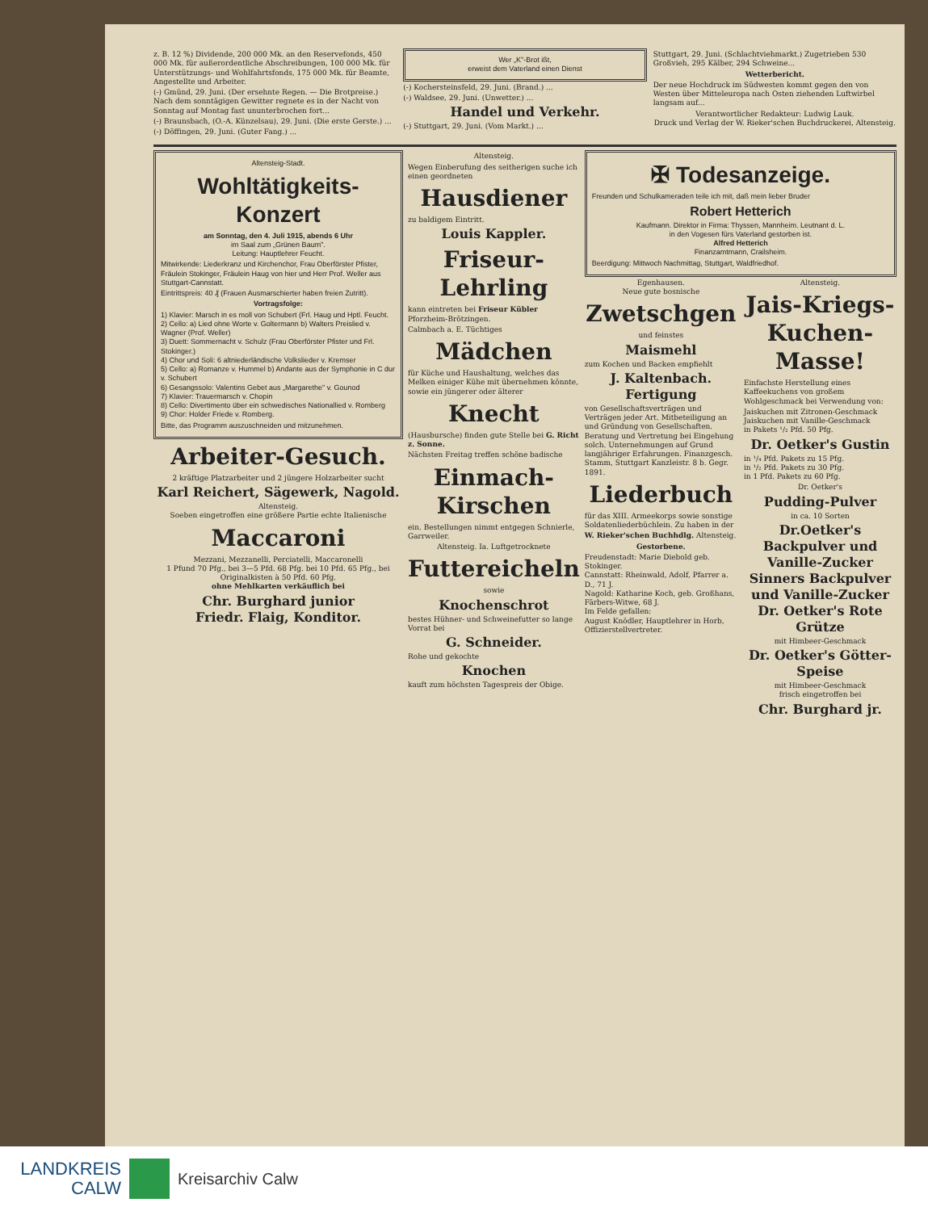z. B. 12 %) Dividende, 200 000 Mk. an den Reservefonds, 450 000 Mk. für außerordentliche Abschreibungen, 100 000 Mk. für Unterstützungs- und Wohlfahrtsfonds, 175 000 Mk. für Beamte, Angestellte und Arbeiter.
(-) Gmünd, 29. Juni. (Der ersehnte Regen. — Die Brotpreise.) Nach dem sonntägigen Gewitter regnete es in der Nacht von Sonntag auf Montag fast ununterbrochen fort...
(-) Braunsbach, (O.-A. Künzelsau), 29. Juni. (Die erste Gerste.) ...
(-) Döffingen, 29. Juni. (Guter Fang.) ...
Wer „K"-Brot ißt,
erweist dem Vaterland einen Dienst
(-) Kochersteinsfeld, 29. Juni. (Brand.) ...
(-) Waldsee, 29. Juni. (Unwetter.) ...
Handel und Verkehr.
(-) Stuttgart, 29. Juni. (Vom Markt.) ...
Stuttgart, 29. Juni. (Schlachtviehmarkt.) Zugetrieben 530 Großvieh, 295 Kälber, 294 Schweine...
Wetterbericht.
Der neue Hochdruck im Südwesten kommt gegen den von Westen über Mitteleuropa nach Osten ziehenden Luftwirbel langsam auf...
Verantwortlicher Redakteur: Ludwig Lauk.
Druck und Verlag der W. Rieker'schen Buchdruckerei, Altensteig.
Altensteig-Stadt.
Wohltätigkeits-Konzert
am Sonntag, den 4. Juli 1915, abends 6 Uhr
im Saal zum „Grünen Baum".
Leitung: Hauptlehrer Feucht.
Mitwirkende: Liederkranz und Kirchenchor, Frau Oberförster Pfister, Fräulein Stokinger, Fräulein Haug von hier und Herr Prof. Weller aus Stuttgart-Cannstatt.
Eintrittspreis: 40 ₰ (Frauen Ausmarschierter haben freien Zutritt).
Vortragsfolge:
1) Klavier: Marsch in es moll von Schubert (Frl. Haug und Hptl. Feucht.
2) Cello: a) Lied ohne Worte v. Goltermann b) Walters Preislied v. Wagner (Prof. Weller)
3) Duett: Sommernacht v. Schulz (Frau Oberförster Pfister und Frl. Stokinger.)
4) Chor und Soli: 6 altniederländische Volkslieder v. Kremser
5) Cello: a) Romanze v. Hummel b) Andante aus der Symphonie in C dur v. Schubert
6) Gesangssolo: Valentins Gebet aus „Margarethe" v. Gounod
7) Klavier: Trauermarsch v. Chopin
8) Cello: Divertimento über ein schwedisches Nationallied v. Romberg
9) Chor: Holder Friede v. Romberg.
Bitte, das Programm auszuschneiden und mitzunehmen.
Arbeiter-Gesuch.
2 kräftige Platzarbeiter und 2 jüngere Holzarbeiter sucht
Karl Reichert, Sägewerk, Nagold.
Altensteig.
Soeben eingetroffen eine größere Partie echte Italienische
Maccaroni
Mezzani, Mezzanelli, Perciatelli, Maccaronelli
1 Pfund 70 Pfg., bei 3—5 Pfd. 68 Pfg. bei 10 Pfd. 65 Pfg., bei Originalkisten à 50 Pfd. 60 Pfg.
ohne Mehlkarten verkäuflich bei
Chr. Burghard junior
Friedr. Flaig, Konditor.
Altensteig.
Wegen Einberufung des seitherigen suche ich einen geordneten
Hausdiener
zu baldigem Eintritt.
Louis Kappler.
Friseur-Lehrling
kann eintreten bei Friseur Kübler Pforzheim-Brötzingen.
Calmbach a. E. Tüchtiges
Mädchen
für Küche und Haushaltung, welches das Melken einiger Kühe mit übernehmen könnte, sowie ein jüngerer oder älterer
Knecht
(Hausbursche) finden gute Stelle bei G. Richt z. Sonne.
Nächsten Freitag treffen schöne badische
Einmach-Kirschen
ein. Bestellungen nimmt entgegen Schnierle, Garrweiler.
Altensteig. Ia. Luftgetrocknete
Futtereicheln
sowie
Knochenschrot
bestes Hühner- und Schweinefutter so lange Vorrat bei
G. Schneider.
Rohe und gekochte
Knochen
kauft zum höchsten Tagespreis der Obige.
✠ Todesanzeige.
Freunden und Schulkameraden teile ich mit, daß mein lieber Bruder
Robert Hetterich
Kaufmann. Direktor in Firma: Thyssen, Mannheim. Leutnant d. L.
in den Vogesen fürs Vaterland gestorben ist.
Alfred Hetterich
Finanzamtmann, Crailsheim.
Beerdigung: Mittwoch Nachmittag, Stuttgart, Waldfriedhof.
Egenhausen.
Neue gute bosnische
Zwetschgen
und feinstes
Maismehl
zum Kochen und Backen empfiehlt
J. Kaltenbach.
Fertigung
von Gesellschaftsverträgen und Verträgen jeder Art. Mitbeteiligung an und Gründung von Gesellschaften. Beratung und Vertretung bei Eingehung solch. Unternehmungen auf Grund langjähriger Erfahrungen. Finanzgesch. Stamm, Stuttgart Kanzleistr. 8 b. Gegr. 1891.
Liederbuch
für das XIII. Armeekorps sowie sonstige Soldatenliederbüchlein. Zu haben in der
W. Rieker'schen Buchhdlg. Altensteig.
Gestorbene.
Freudenstadt: Marie Diebold geb. Stokinger.
Cannstatt: Rheinwald, Adolf, Pfarrer a. D., 71 J.
Nagold: Katharine Koch, geb. Großhans, Färbers-Witwe, 68 J.
Im Felde gefallen:
August Knödler, Hauptlehrer in Horb, Offizierstellvertreter.
Altensteig.
Jais-Kriegs-Kuchen-Masse!
Einfachste Herstellung eines Kaffeekuchens von großem Wohlgeschmack bei Verwendung von:
Jaiskuchen mit Zitronen-Geschmack
Jaiskuchen mit Vanille-Geschmack
in Pakets ¹/₂ Pfd. 50 Pfg.
Dr. Oetker's Gustin
in ¹/₄ Pfd. Pakets zu 15 Pfg.
in ¹/₂ Pfd. Pakets zu 30 Pfg.
in 1 Pfd. Pakets zu 60 Pfg.
Dr. Oetker's
Pudding-Pulver
in ca. 10 Sorten
Dr.Oetker's Backpulver und Vanille-Zucker
Sinners Backpulver und Vanille-Zucker
Dr. Oetker's Rote Grütze
mit Himbeer-Geschmack
Dr. Oetker's Götter-Speise
mit Himbeer-Geschmack
frisch eingetroffen bei
Chr. Burghard jr.
LANDKREIS
CALW
Kreisarchiv Calw